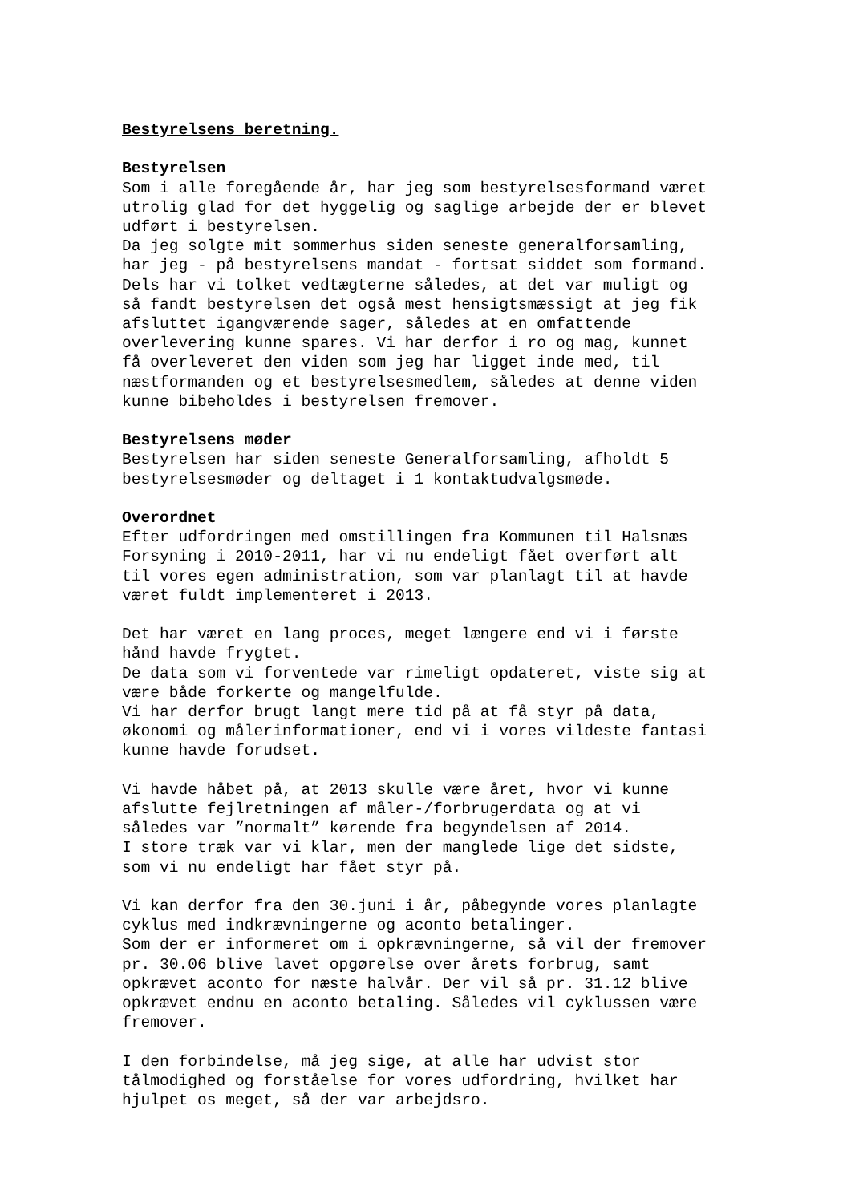Bestyrelsens beretning.
Bestyrelsen
Som i alle foregående år, har jeg som bestyrelsesformand været utrolig glad for det hyggelig og saglige arbejde der er blevet udført i bestyrelsen. Da jeg solgte mit sommerhus siden seneste generalforsamling, har jeg - på bestyrelsens mandat - fortsat siddet som formand. Dels har vi tolket vedtægterne således, at det var muligt og så fandt bestyrelsen det også mest hensigtsmæssigt at jeg fik afsluttet igangværende sager, således at en omfattende overlevering kunne spares. Vi har derfor i ro og mag, kunnet få overleveret den viden som jeg har ligget inde med, til næstformanden og et bestyrelsesmedlem, således at denne viden kunne bibeholdes i bestyrelsen fremover.
Bestyrelsens møder
Bestyrelsen har siden seneste Generalforsamling, afholdt 5 bestyrelsesmøder og deltaget i 1 kontaktudvalgsmøde.
Overordnet
Efter udfordringen med omstillingen fra Kommunen til Halsnæs Forsyning i 2010-2011, har vi nu endeligt fået overført alt til vores egen administration, som var planlagt til at havde været fuldt implementeret i 2013.
Det har været en lang proces, meget længere end vi i første hånd havde frygtet. De data som vi forventede var rimeligt opdateret, viste sig at være både forkerte og mangelfulde. Vi har derfor brugt langt mere tid på at få styr på data, økonomi og målerinformationer, end vi i vores vildeste fantasi kunne havde forudset.
Vi havde håbet på, at 2013 skulle være året, hvor vi kunne afslutte fejlretningen af måler-/forbrugerdata og at vi således var ”normalt” kørende fra begyndelsen af 2014. I store træk var vi klar, men der manglede lige det sidste, som vi nu endeligt har fået styr på.
Vi kan derfor fra den 30.juni i år, påbegynde vores planlagte cyklus med indkrævningerne og aconto betalinger. Som der er informeret om i opkrævningerne, så vil der fremover pr. 30.06 blive lavet opgørelse over årets forbrug, samt opkrævet aconto for næste halvår. Der vil så pr. 31.12 blive opkrævet endnu en aconto betaling. Således vil cyklussen være fremover.
I den forbindelse, må jeg sige, at alle har udvist stor tålmodighed og forståelse for vores udfordring, hvilket har hjulpet os meget, så der var arbejdsro.